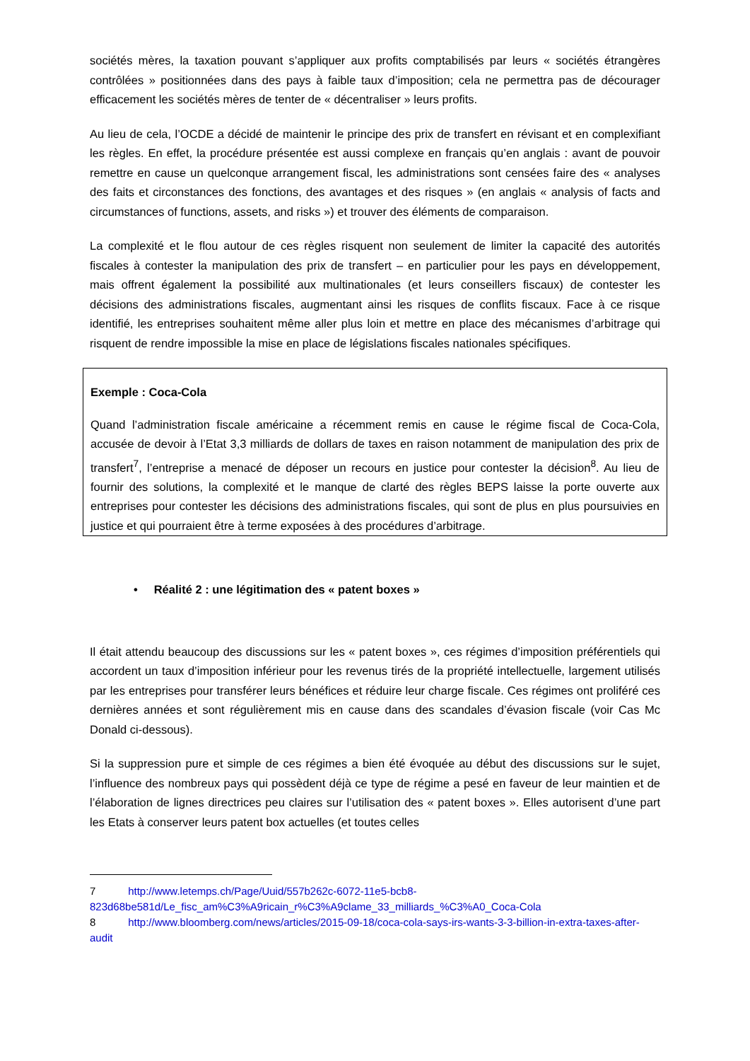sociétés mères, la taxation pouvant s’appliquer aux profits comptabilisés par leurs « sociétés étrangères contrôlées » positionnées dans des pays à faible taux d’imposition; cela ne permettra pas de décourager efficacement les sociétés mères de tenter de « décentraliser » leurs profits.
Au lieu de cela, l’OCDE a décidé de maintenir le principe des prix de transfert en révisant et en complexifiant les règles. En effet, la procédure présentée est aussi complexe en français qu’en anglais : avant de pouvoir remettre en cause un quelconque arrangement fiscal, les administrations sont censées faire des « analyses des faits et circonstances des fonctions, des avantages et des risques » (en anglais « analysis of facts and circumstances of functions, assets, and risks ») et trouver des éléments de comparaison.
La complexité et le flou autour de ces règles risquent non seulement de limiter la capacité des autorités fiscales à contester la manipulation des prix de transfert – en particulier pour les pays en développement, mais offrent également la possibilité aux multinationales (et leurs conseillers fiscaux) de contester les décisions des administrations fiscales, augmentant ainsi les risques de conflits fiscaux. Face à ce risque identifié, les entreprises souhaitent même aller plus loin et mettre en place des mécanismes d’arbitrage qui risquent de rendre impossible la mise en place de législations fiscales nationales spécifiques.
Exemple : Coca-Cola
Quand l’administration fiscale américaine a récemment remis en cause le régime fiscal de Coca-Cola, accusée de devoir à l’Etat 3,3 milliards de dollars de taxes en raison notamment de manipulation des prix de transfert<sup>7</sup>, l’entreprise a menacé de déposer un recours en justice pour contester la décision<sup>8</sup>. Au lieu de fournir des solutions, la complexité et le manque de clarté des règles BEPS laisse la porte ouverte aux entreprises pour contester les décisions des administrations fiscales, qui sont de plus en plus poursuivies en justice et qui pourraient être à terme exposées à des procédures d’arbitrage.
• Réalité 2 : une légitimation des « patent boxes »
Il était attendu beaucoup des discussions sur les « patent boxes », ces régimes d’imposition préférentiels qui accordent un taux d’imposition inférieur pour les revenus tirés de la propriété intellectuelle, largement utilisés par les entreprises pour transférer leurs bénéfices et réduire leur charge fiscale. Ces régimes ont proliféré ces dernières années et sont régulièrement mis en cause dans des scandales d’évasion fiscale (voir Cas Mc Donald ci-dessous).
Si la suppression pure et simple de ces régimes a bien été évoquée au début des discussions sur le sujet, l’influence des nombreux pays qui possèdent déjà ce type de régime a pesé en faveur de leur maintien et de l’élaboration de lignes directrices peu claires sur l’utilisation des « patent boxes ». Elles autorisent d’une part les Etats à conserver leurs patent box actuelles (et toutes celles
7 http://www.letemps.ch/Page/Uuid/557b262c-6072-11e5-bcb8-823d68be581d/Le_fisc_am%C3%A9ricain_r%C3%A9clame_33_milliards_%C3%A0_Coca-Cola
8 http://www.bloomberg.com/news/articles/2015-09-18/coca-cola-says-irs-wants-3-3-billion-in-extra-taxes-after-audit